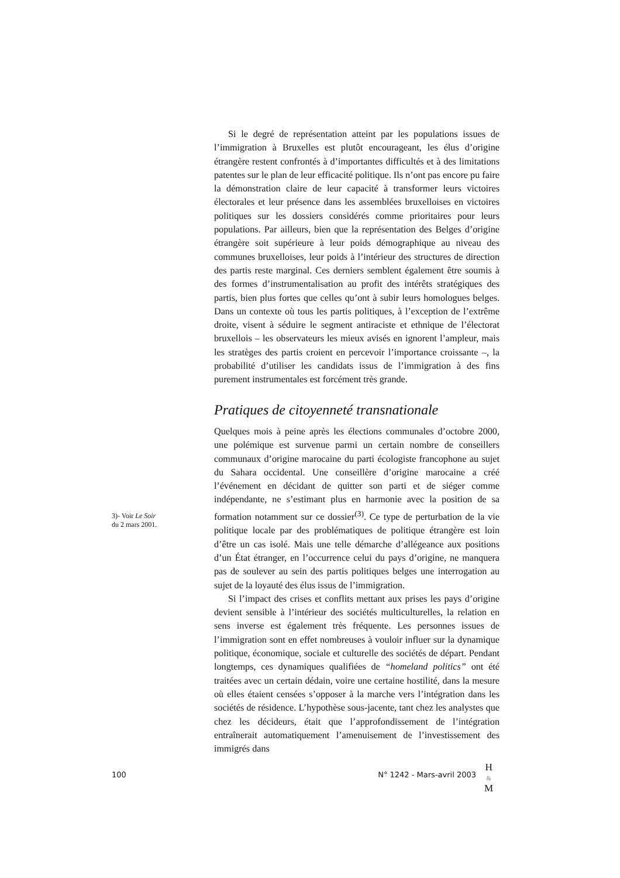Si le degré de représentation atteint par les populations issues de l’immigration à Bruxelles est plutôt encourageant, les élus d’origine étrangère restent confrontés à d’importantes difficultés et à des limitations patentes sur le plan de leur efficacité politique. Ils n’ont pas encore pu faire la démonstration claire de leur capacité à transformer leurs victoires électorales et leur présence dans les assemblées bruxelloises en victoires politiques sur les dossiers considérés comme prioritaires pour leurs populations. Par ailleurs, bien que la représentation des Belges d’origine étrangère soit supérieure à leur poids démographique au niveau des communes bruxelloises, leur poids à l’intérieur des structures de direction des partis reste marginal. Ces derniers semblent également être soumis à des formes d’instrumentalisation au profit des intérêts stratégiques des partis, bien plus fortes que celles qu’ont à subir leurs homologues belges. Dans un contexte où tous les partis politiques, à l’exception de l’extrême droite, visent à séduire le segment antiraciste et ethnique de l’électorat bruxellois – les observateurs les mieux avisés en ignorent l’ampleur, mais les stratèges des partis croient en percevoir l’importance croissante –, la probabilité d’utiliser les candidats issus de l’immigration à des fins purement instrumentales est forcément très grande.
Pratiques de citoyenneté transnationale
Quelques mois à peine après les élections communales d’octobre 2000, une polémique est survenue parmi un certain nombre de conseillers communaux d’origine marocaine du parti écologiste francophone au sujet du Sahara occidental. Une conseillère d’origine marocaine a créé l’événement en décidant de quitter son parti et de siéger comme indépendante, ne s’estimant plus en harmonie avec la position de sa formation notamment sur ce dossier<sup>(3)</sup>. Ce type de perturbation de la vie politique locale par des problématiques de politique étrangère est loin d’être un cas isolé. Mais une telle démarche d’allégeance aux positions d’un État étranger, en l’occurrence celui du pays d’origine, ne manquera pas de soulever au sein des partis politiques belges une interrogation au sujet de la loyauté des élus issus de l’immigration.
Si l’impact des crises et conflits mettant aux prises les pays d’origine devient sensible à l’intérieur des sociétés multiculturelles, la relation en sens inverse est également très fréquente. Les personnes issues de l’immigration sont en effet nombreuses à vouloir influer sur la dynamique politique, économique, sociale et culturelle des sociétés de départ. Pendant longtemps, ces dynamiques qualifiées de “homeland politics” ont été traitées avec un certain dédain, voire une certaine hostilité, dans la mesure où elles étaient censées s’opposer à la marche vers l’intégration dans les sociétés de résidence. L’hypothèse sous-jacente, tant chez les analystes que chez les décideurs, était que l’approfondissement de l’intégration entraînerait automatiquement l’amenuisement de l’investissement des immigrés dans
3)- Voir Le Soir
du 2 mars 2001.
100 N° 1242 - Mars-avril 2003
H
&
M